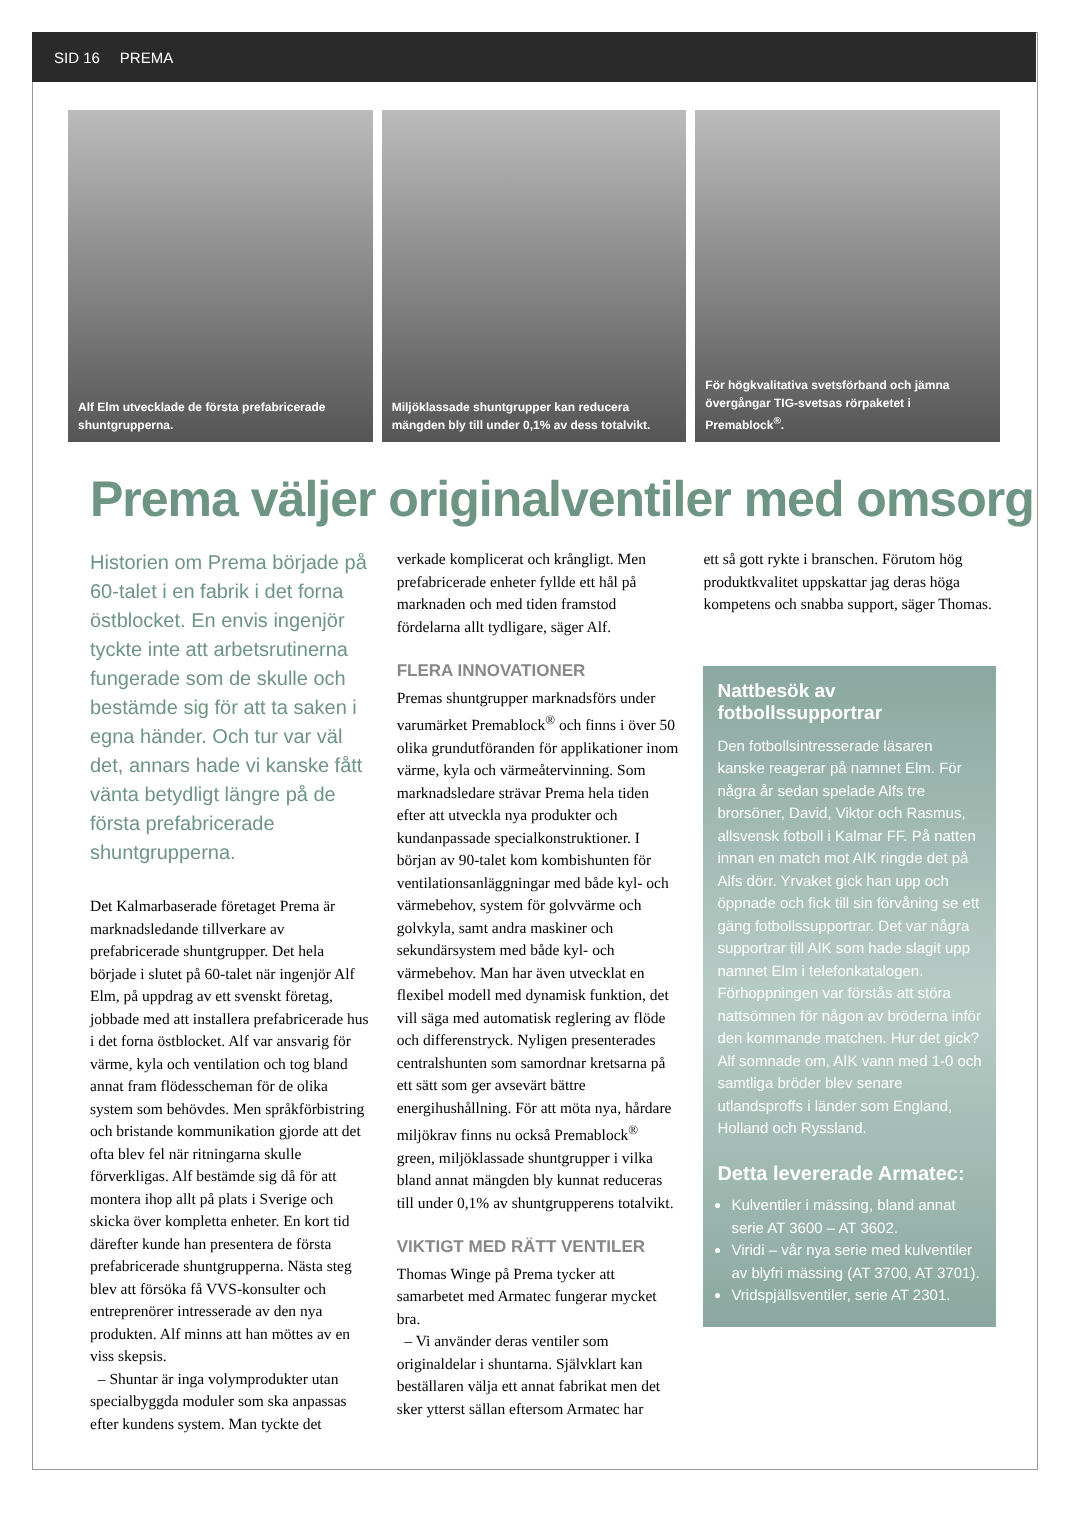SID 16 PREMA
Alf Elm utvecklade de första prefabricerade shuntgrupperna.
Miljöklassade shuntgrupper kan reducera mängden bly till under 0,1% av dess totalvikt.
För högkvalitativa svetsförband och jämna övergångar TIG-svetsas rörpaketet i Premablock<sup>®</sup>.
Prema väljer originalventiler med omsorg
Historien om Prema började på 60-talet i en fabrik i det forna östblocket. En envis ingenjör tyckte inte att arbetsrutinerna fungerade som de skulle och bestämde sig för att ta saken i egna händer. Och tur var väl det, annars hade vi kanske fått vänta betydligt längre på de första prefabricerade shuntgrupperna.
Det Kalmarbaserade företaget Prema är marknadsledande tillverkare av prefabricerade shuntgrupper. Det hela började i slutet på 60-talet när ingenjör Alf Elm, på uppdrag av ett svenskt företag, jobbade med att installera prefabricerade hus i det forna östblocket. Alf var ansvarig för värme, kyla och ventilation och tog bland annat fram flödesscheman för de olika system som behövdes. Men språkförbistring och bristande kommunikation gjorde att det ofta blev fel när ritningarna skulle förverkligas. Alf bestämde sig då för att montera ihop allt på plats i Sverige och skicka över kompletta enheter. En kort tid därefter kunde han presentera de första prefabricerade shuntgrupperna. Nästa steg blev att försöka få VVS-konsulter och entreprenörer intresserade av den nya produkten. Alf minns att han möttes av en viss skepsis.
– Shuntar är inga volymprodukter utan specialbyggda moduler som ska anpassas efter kundens system. Man tyckte det
verkade komplicerat och krångligt. Men prefabricerade enheter fyllde ett hål på marknaden och med tiden framstod fördelarna allt tydligare, säger Alf.
FLERA INNOVATIONER
Premas shuntgrupper marknadsförs under varumärket Premablock<sup>®</sup> och finns i över 50 olika grundutföranden för applikationer inom värme, kyla och värmeåtervinning. Som marknadsledare strävar Prema hela tiden efter att utveckla nya produkter och kundanpassade specialkonstruktioner. I början av 90-talet kom kombishunten för ventilationsanläggningar med både kyl- och värmebehov, system för golvvärme och golvkyla, samt andra maskiner och sekundärsystem med både kyl- och värmebehov. Man har även utvecklat en flexibel modell med dynamisk funktion, det vill säga med automatisk reglering av flöde och differenstryck. Nyligen presenterades centralshunten som samordnar kretsarna på ett sätt som ger avsevärt bättre energihushållning. För att möta nya, hårdare miljökrav finns nu också Premablock<sup>®</sup> green, miljöklassade shuntgrupper i vilka bland annat mängden bly kunnat reduceras till under 0,1% av shuntgrupperens totalvikt.
VIKTIGT MED RÄTT VENTILER
Thomas Winge på Prema tycker att samarbetet med Armatec fungerar mycket bra.
– Vi använder deras ventiler som originaldelar i shuntarna. Självklart kan beställaren välja ett annat fabrikat men det sker ytterst sällan eftersom Armatec har
ett så gott rykte i branschen. Förutom hög produktkvalitet uppskattar jag deras höga kompetens och snabba support, säger Thomas.
Nattbesök av fotbollssupportrar
Den fotbollsintresserade läsaren kanske reagerar på namnet Elm. För några år sedan spelade Alfs tre brorsöner, David, Viktor och Rasmus, allsvensk fotboll i Kalmar FF. På natten innan en match mot AIK ringde det på Alfs dörr. Yrvaket gick han upp och öppnade och fick till sin förvåning se ett gäng fotbollssupportrar. Det var några supportrar till AIK som hade slagit upp namnet Elm i telefonkatalogen. Förhoppningen var förstås att störa nattsömnen för någon av bröderna inför den kommande matchen. Hur det gick? Alf somnade om, AIK vann med 1-0 och samtliga bröder blev senare utlandsproffs i länder som England, Holland och Ryssland.
Detta levererade Armatec:
Kulventiler i mässing, bland annat serie AT 3600 – AT 3602.
Viridi – vår nya serie med kulventiler av blyfri mässing (AT 3700, AT 3701).
Vridspjällsventiler, serie AT 2301.